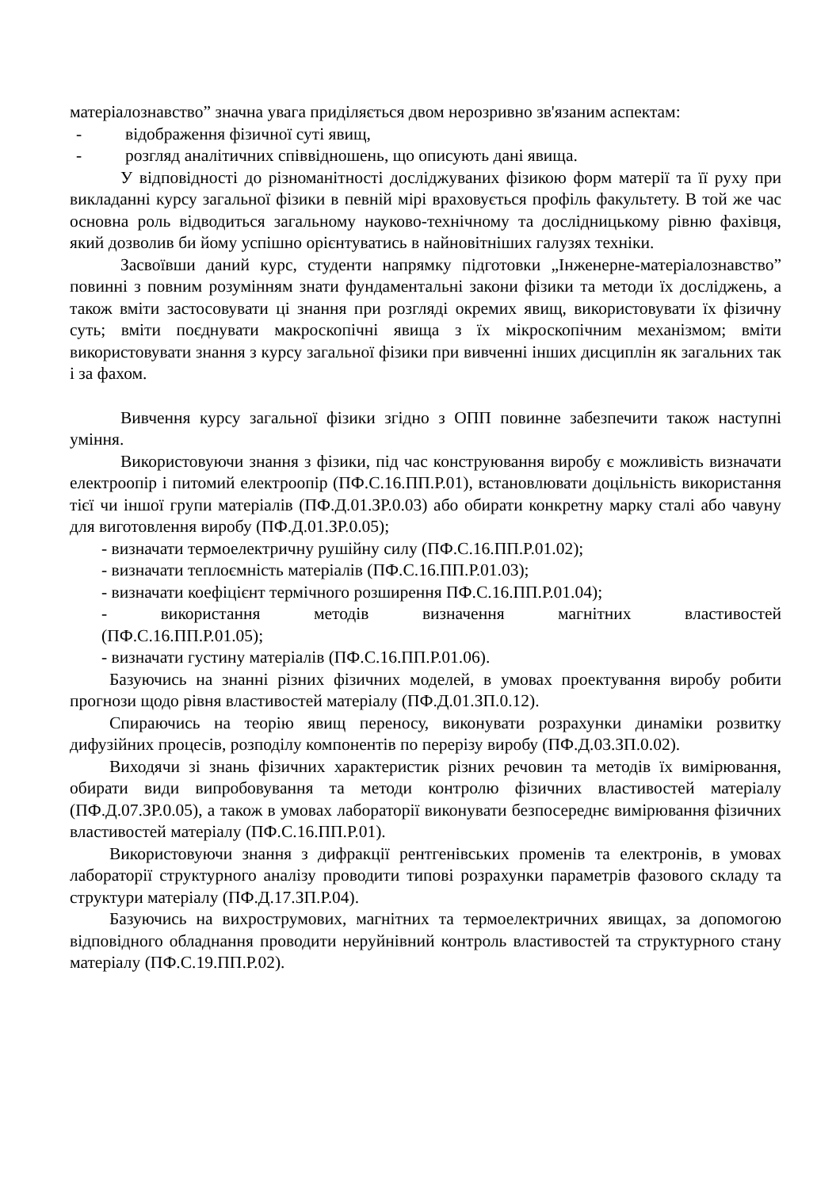матеріалознавство” значна увага приділяється двом нерозривно зв'язаним аспектам:
- відображення фізичної суті явищ,
- розгляд аналітичних співвідношень, що описують дані явища.
У відповідності до різноманітності досліджуваних фізикою форм матерії та її руху при викладанні курсу загальної фізики в певній мірі враховується профіль факультету. В той же час основна роль відводиться загальному науково-технічному та дослідницькому рівню фахівця, який дозволив би йому успішно орієнтуватись в найновітніших галузях техніки.
Засвоївши даний курс, студенти напрямку підготовки „Інженерне-матеріалознавство” повинні з повним розумінням знати фундаментальні закони фізики та методи їх досліджень, а також вміти застосовувати ці знання при розгляді окремих явищ, використовувати їх фізичну суть; вміти поєднувати макроскопічні явища з їх мікроскопічним механізмом; вміти використовувати знання з курсу загальної фізики при вивченні інших дисциплін як загальних так і за фахом.
Вивчення курсу загальної фізики згідно з ОПП повинне забезпечити також наступні уміння.
Використовуючи знання з фізики, під час конструювання виробу є можливість визначати електроопір і питомий електроопір (ПФ.С.16.ПП.Р.01), встановлювати доцільність використання тієї чи іншої групи матеріалів (ПФ.Д.01.ЗР.0.03) або обирати конкретну марку сталі або чавуну для виготовлення виробу (ПФ.Д.01.ЗР.0.05);
- визначати термоелектричну рушійну силу (ПФ.С.16.ПП.Р.01.02);
- визначати теплоємність матеріалів (ПФ.С.16.ПП.Р.01.03);
- визначати коефіцієнт термічного розширення ПФ.С.16.ПП.Р.01.04);
- використання методів визначення магнітних властивостей
(ПФ.С.16.ПП.Р.01.05);
- визначати густину матеріалів (ПФ.С.16.ПП.Р.01.06).
Базуючись на знанні різних фізичних моделей, в умовах проектування виробу робити прогнози щодо рівня властивостей матеріалу (ПФ.Д.01.ЗП.0.12).
Спираючись на теорію явищ переносу, виконувати розрахунки динаміки розвитку дифузійних процесів, розподілу компонентів по перерізу виробу (ПФ.Д.03.ЗП.0.02).
Виходячи зі знань фізичних характеристик різних речовин та методів їх вимірювання, обирати види випробовування та методи контролю фізичних властивостей матеріалу (ПФ.Д.07.ЗР.0.05), а також в умовах лабораторії виконувати безпосереднє вимірювання фізичних властивостей матеріалу (ПФ.С.16.ПП.Р.01).
Використовуючи знання з дифракції рентгенівських променів та електронів, в умовах лабораторії структурного аналізу проводити типові розрахунки параметрів фазового складу та структури матеріалу (ПФ.Д.17.ЗП.Р.04).
Базуючись на вихрострумових, магнітних та термоелектричних явищах, за допомогою відповідного обладнання проводити неруйнівний контроль властивостей та структурного стану матеріалу (ПФ.С.19.ПП.Р.02).